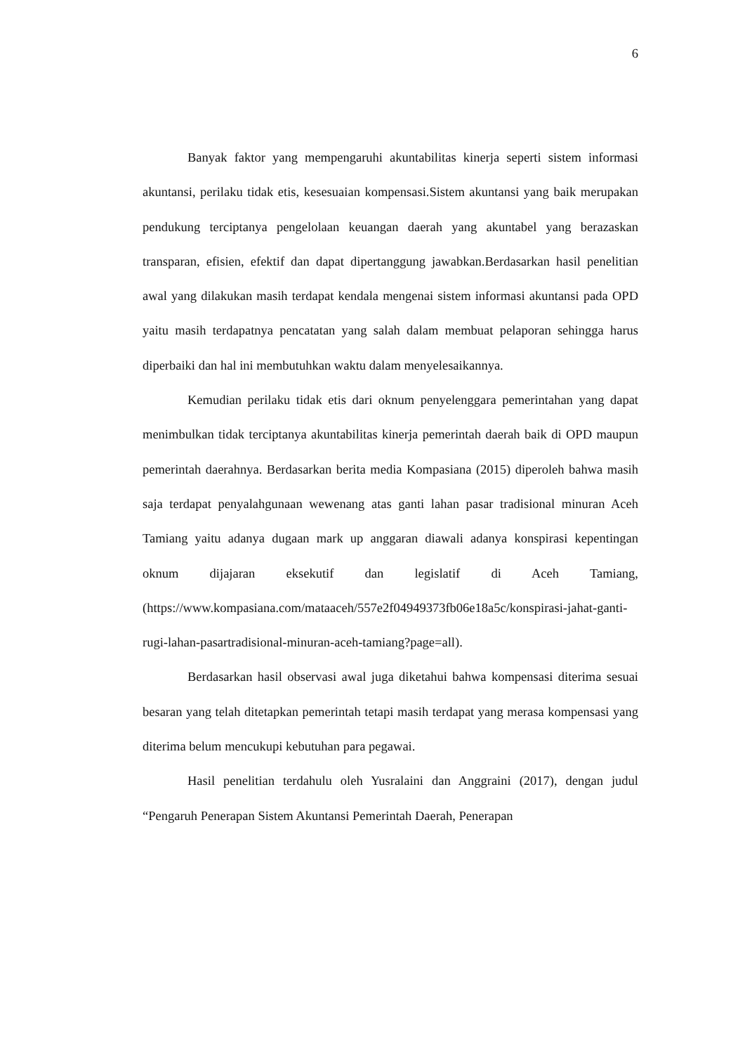6
Banyak faktor yang mempengaruhi akuntabilitas kinerja seperti sistem informasi akuntansi, perilaku tidak etis, kesesuaian kompensasi.Sistem akuntansi yang baik merupakan pendukung terciptanya pengelolaan keuangan daerah yang akuntabel yang berazaskan transparan, efisien, efektif dan dapat dipertanggung jawabkan.Berdasarkan hasil penelitian awal yang dilakukan masih terdapat kendala mengenai sistem informasi akuntansi pada OPD yaitu masih terdapatnya pencatatan yang salah dalam membuat pelaporan sehingga harus diperbaiki dan hal ini membutuhkan waktu dalam menyelesaikannya.
Kemudian perilaku tidak etis dari oknum penyelenggara pemerintahan yang dapat menimbulkan tidak terciptanya akuntabilitas kinerja pemerintah daerah baik di OPD maupun pemerintah daerahnya. Berdasarkan berita media Kompasiana (2015) diperoleh bahwa masih saja terdapat penyalahgunaan wewenang atas ganti lahan pasar tradisional minuran Aceh Tamiang yaitu adanya dugaan mark up anggaran diawali adanya konspirasi kepentingan oknum dijajaran eksekutif dan legislatif di Aceh Tamiang, (https://www.kompasiana.com/mataaceh/557e2f04949373fb06e18a5c/konspirasi-jahat-ganti-rugi-lahan-pasartradisional-minuran-aceh-tamiang?page=all).
Berdasarkan hasil observasi awal juga diketahui bahwa kompensasi diterima sesuai besaran yang telah ditetapkan pemerintah tetapi masih terdapat yang merasa kompensasi yang diterima belum mencukupi kebutuhan para pegawai.
Hasil penelitian terdahulu oleh Yusralaini dan Anggraini (2017), dengan judul “Pengaruh Penerapan Sistem Akuntansi Pemerintah Daerah, Penerapan